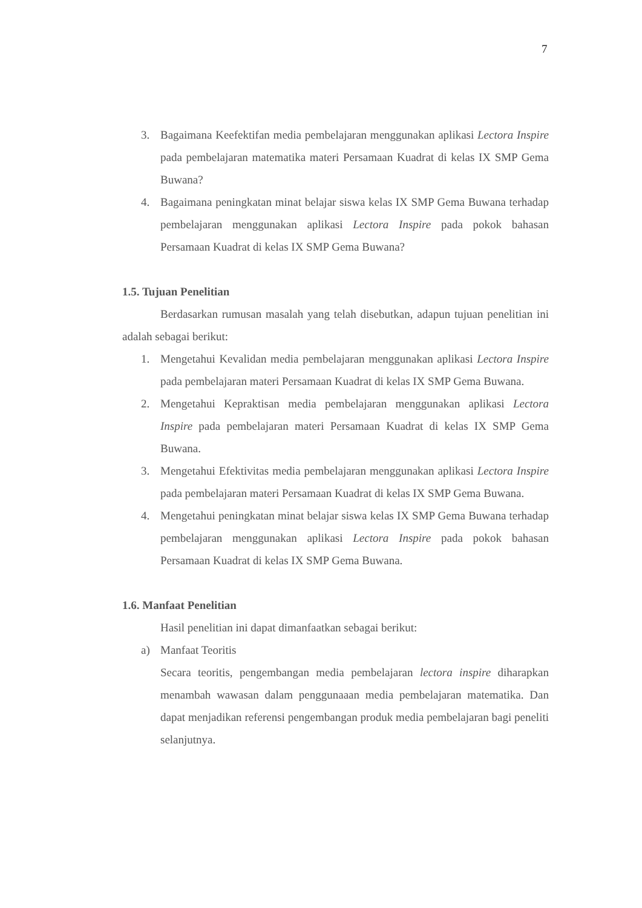7
3. Bagaimana Keefektifan media pembelajaran menggunakan aplikasi Lectora Inspire pada pembelajaran matematika materi Persamaan Kuadrat di kelas IX SMP Gema Buwana?
4. Bagaimana peningkatan minat belajar siswa kelas IX SMP Gema Buwana terhadap pembelajaran menggunakan aplikasi Lectora Inspire pada pokok bahasan Persamaan Kuadrat di kelas IX SMP Gema Buwana?
1.5. Tujuan Penelitian
Berdasarkan rumusan masalah yang telah disebutkan, adapun tujuan penelitian ini adalah sebagai berikut:
1. Mengetahui Kevalidan media pembelajaran menggunakan aplikasi Lectora Inspire pada pembelajaran materi Persamaan Kuadrat di kelas IX SMP Gema Buwana.
2. Mengetahui Kepraktisan media pembelajaran menggunakan aplikasi Lectora Inspire pada pembelajaran materi Persamaan Kuadrat di kelas IX SMP Gema Buwana.
3. Mengetahui Efektivitas media pembelajaran menggunakan aplikasi Lectora Inspire pada pembelajaran materi Persamaan Kuadrat di kelas IX SMP Gema Buwana.
4. Mengetahui peningkatan minat belajar siswa kelas IX SMP Gema Buwana terhadap pembelajaran menggunakan aplikasi Lectora Inspire pada pokok bahasan Persamaan Kuadrat di kelas IX SMP Gema Buwana.
1.6. Manfaat Penelitian
Hasil penelitian ini dapat dimanfaatkan sebagai berikut:
a) Manfaat Teoritis
Secara teoritis, pengembangan media pembelajaran lectora inspire diharapkan menambah wawasan dalam penggunaaan media pembelajaran matematika. Dan dapat menjadikan referensi pengembangan produk media pembelajaran bagi peneliti selanjutnya.